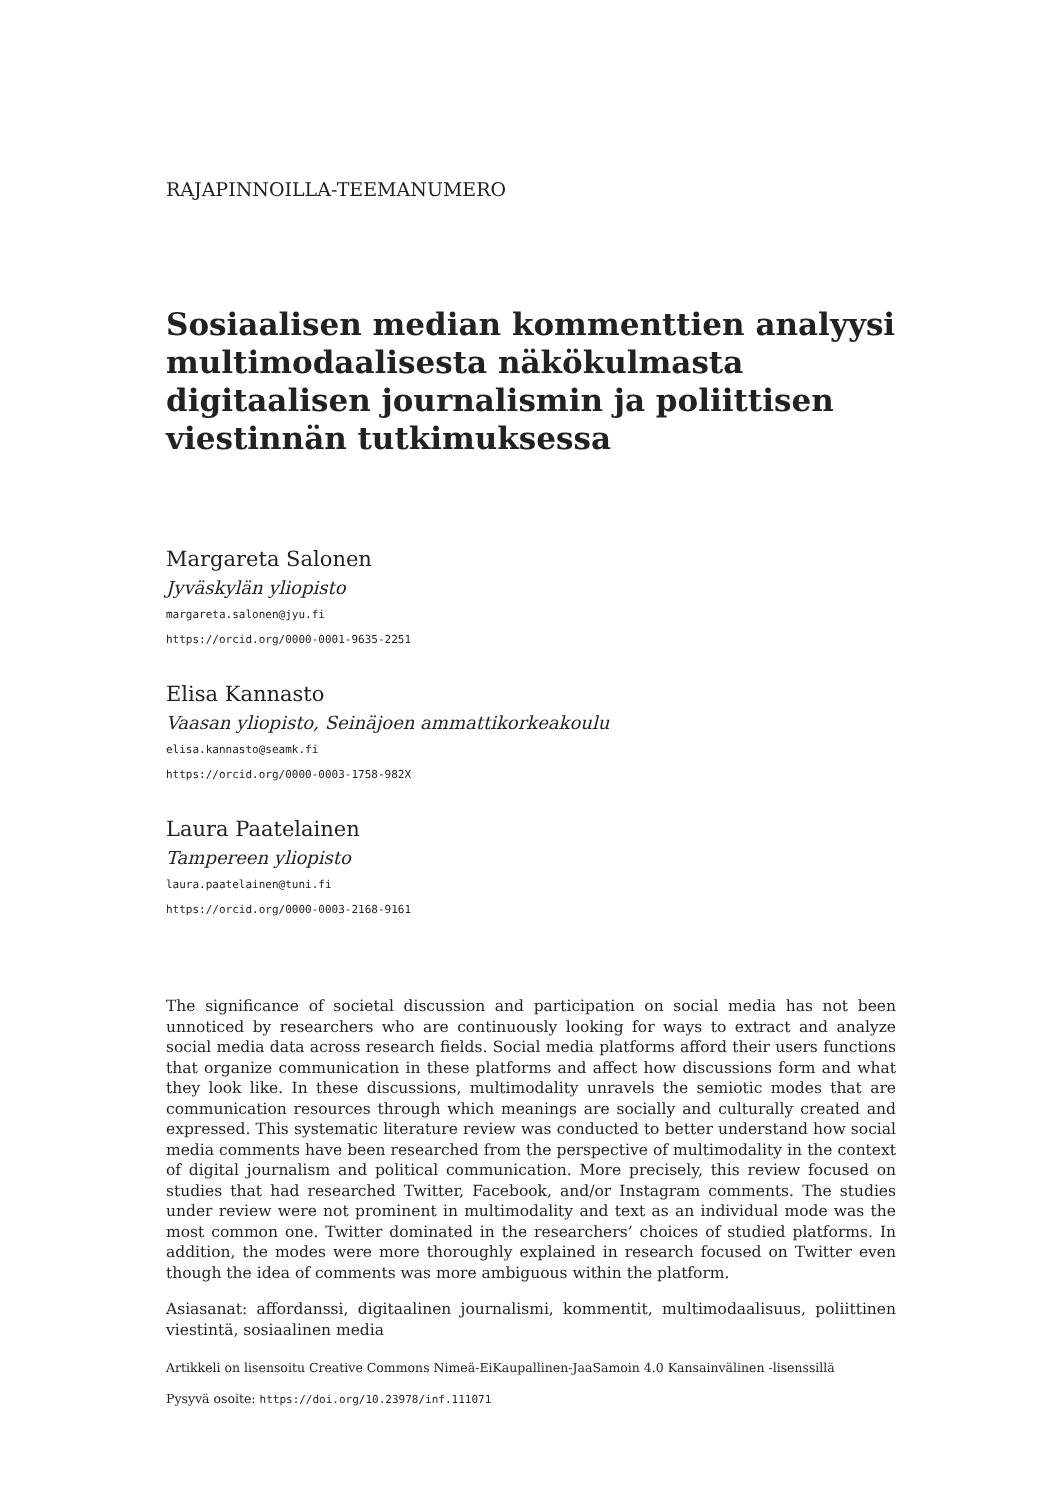RAJAPINNOILLA-TEEMANUMERO
Sosiaalisen median kommenttien analyysi multimodaalisesta näkökulmasta digitaalisen journalismin ja poliittisen viestinnän tutkimuksessa
Margareta Salonen
Jyväskylän yliopisto
margareta.salonen@jyu.fi
https://orcid.org/0000-0001-9635-2251
Elisa Kannasto
Vaasan yliopisto, Seinäjoen ammattikorkeakoulu
elisa.kannasto@seamk.fi
https://orcid.org/0000-0003-1758-982X
Laura Paatelainen
Tampereen yliopisto
laura.paatelainen@tuni.fi
https://orcid.org/0000-0003-2168-9161
The significance of societal discussion and participation on social media has not been unnoticed by researchers who are continuously looking for ways to extract and analyze social media data across research fields. Social media platforms afford their users functions that organize communication in these platforms and affect how discussions form and what they look like. In these discussions, multimodality unravels the semiotic modes that are communication resources through which meanings are socially and culturally created and expressed. This systematic literature review was conducted to better understand how social media comments have been researched from the perspective of multimodality in the context of digital journalism and political communication. More precisely, this review focused on studies that had researched Twitter, Facebook, and/or Instagram comments. The studies under review were not prominent in multimodality and text as an individual mode was the most common one. Twitter dominated in the researchers’ choices of studied platforms. In addition, the modes were more thoroughly explained in research focused on Twitter even though the idea of comments was more ambiguous within the platform.
Asiasanat: affordanssi, digitaalinen journalismi, kommentit, multimodaalisuus, poliittinen viestintä, sosiaalinen media
Artikkeli on lisensoitu Creative Commons Nimeä-EiKaupallinen-JaaSamoin 4.0 Kansainvälinen -lisenssillä
Pysyvä osoite: https://doi.org/10.23978/inf.111071